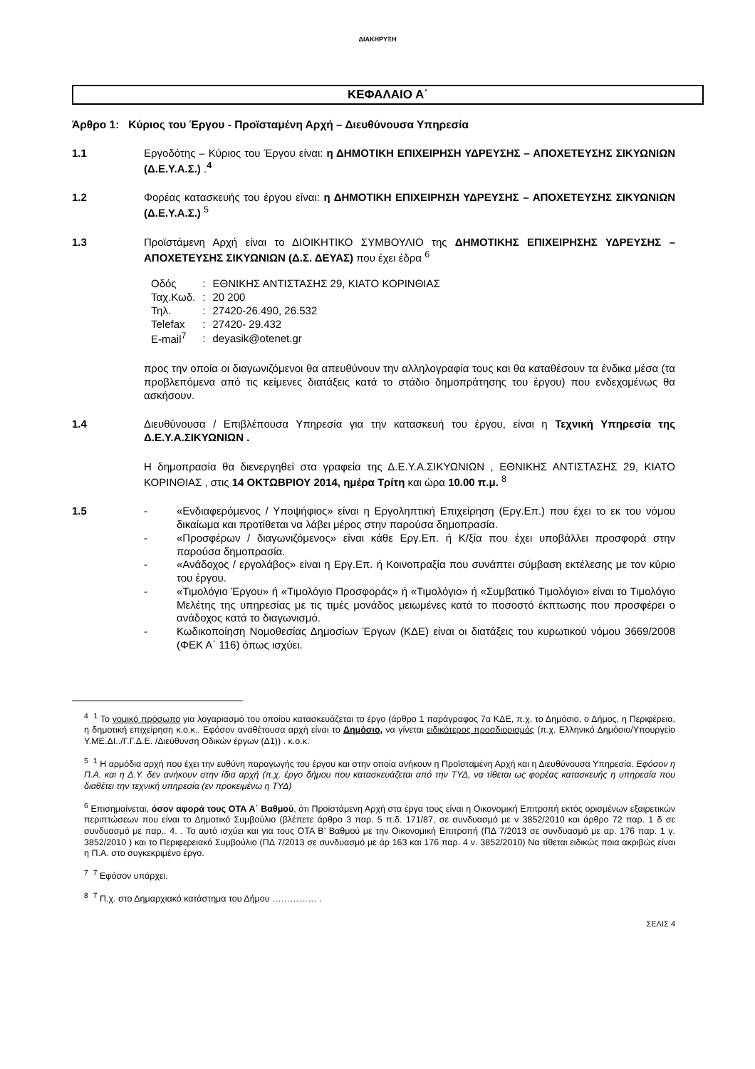ΔΙΑΚΗΡΥΞΗ
ΚΕΦΑΛΑΙΟ Α΄
Άρθρο 1: Κύριος του Έργου - Προϊσταμένη Αρχή – Διευθύνουσα Υπηρεσία
1.1 Εργοδότης – Κύριος του Έργου είναι: η ΔΗΜΟΤΙΚΗ ΕΠΙΧΕΙΡΗΣΗ ΥΔΡΕΥΣΗΣ – ΑΠΟΧΕΤΕΥΣΗΣ ΣΙΚΥΩΝΙΩΝ (Δ.Ε.Υ.Α.Σ.) .<sup>4</sup>
1.2 Φορέας κατασκευής του έργου είναι: η ΔΗΜΟΤΙΚΗ ΕΠΙΧΕΙΡΗΣΗ ΥΔΡΕΥΣΗΣ – ΑΠΟΧΕΤΕΥΣΗΣ ΣΙΚΥΩΝΙΩΝ (Δ.Ε.Υ.Α.Σ.) <sup>5</sup>
1.3 Προϊστάμενη Αρχή είναι το ΔΙΟΙΚΗΤΙΚΟ ΣΥΜΒΟΥΛΙΟ της ΔΗΜΟΤΙΚΗΣ ΕΠΙΧΕΙΡΗΣΗΣ ΥΔΡΕΥΣΗΣ – ΑΠΟΧΕΤΕΥΣΗΣ ΣΙΚΥΩΝΙΩΝ (Δ.Σ. ΔΕΥΑΣ) που έχει έδρα <sup>6</sup>
| Οδός | : | ΕΘΝΙΚΗΣ ΑΝΤΙΣΤΑΣΗΣ 29, ΚΙΑΤΟ ΚΟΡΙΝΘΙΑΣ |
| Ταχ.Κωδ. | : | 20 200 |
| Τηλ. | : | 27420-26.490, 26.532 |
| Telefax | : | 27420- 29.432 |
| E-mail<sup>7</sup> | : | deyasik@otenet.gr |
προς την οποία οι διαγωνιζόμενοι θα απευθύνουν την αλληλογραφία τους και θα καταθέσουν τα ένδικα μέσα (τα προβλεπόμενα από τις κείμενες διατάξεις κατά το στάδιο δημοπράτησης του έργου) που ενδεχομένως θα ασκήσουν.
1.4 Διευθύνουσα / Επιβλέπουσα Υπηρεσία για την κατασκευή του έργου, είναι η Τεχνική Υπηρεσία της Δ.Ε.Υ.Α.ΣΙΚΥΩΝΙΩΝ .
Η δημοπρασία θα διενεργηθεί στα γραφεία της Δ.Ε.Υ.Α.ΣΙΚΥΩΝΙΩΝ , ΕΘΝΙΚΗΣ ΑΝΤΙΣΤΑΣΗΣ 29, ΚΙΑΤΟ ΚΟΡΙΝΘΙΑΣ , στις 14 ΟΚΤΩΒΡΙΟΥ 2014, ημέρα Τρίτη και ώρα 10.00 π.μ. <sup>8</sup>
1.5 - «Ενδιαφερόμενος / Υποψήφιος» είναι η Εργοληπτική Επιχείρηση (Εργ.Επ.) που έχει το εκ του νόμου δικαίωμα και προτίθεται να λάβει μέρος στην παρούσα δημοπρασία.
- «Προσφέρων / διαγωνιζόμενος» είναι κάθε Εργ.Επ. ή Κ/ξία που έχει υποβάλλει προσφορά στην παρούσα δημοπρασία.
- «Ανάδοχος / εργολάβος» είναι η Εργ.Επ. ή Κοινοπραξία που συνάπτει σύμβαση εκτέλεσης με τον κύριο του έργου.
- «Τιμολόγιο Έργου» ή «Τιμολόγιο Προσφοράς» ή «Τιμολόγιο» ή «Συμβατικό Τιμολόγιο» είναι το Τιμολόγιο Μελέτης της υπηρεσίας με τις τιμές μονάδος μειωμένες κατά το ποσοστό έκπτωσης που προσφέρει ο ανάδοχος κατά το διαγωνισμό.
- Κωδικοποίηση Νομοθεσίας Δημοσίων Έργων (ΚΔΕ) είναι οι διατάξεις του κυρωτικού νόμου 3669/2008 (ΦΕΚ Α΄ 116) όπως ισχύει.
<sup>4</sup> <sup>1</sup> Το νομικό πρόσωπο για λογαριασμό του οποίου κατασκευάζεται το έργο (άρθρο 1 παράγραφος 7α ΚΔΕ, π.χ. το Δημόσιο, ο Δήμος, η Περιφέρεια, η δημοτική επιχείρηση κ.ο.κ.. Εφόσον αναθέτουσα αρχή είναι το Δημόσιο, να γίνεται ειδικότερος προσδιορισμός (π.χ. Ελληνικό Δημόσιο/Υπουργείο Υ.ΜΕ.ΔΙ../Γ.Γ.Δ.Ε. /Διεύθυνση Οδικών έργων (Δ1)) . κ.ο.κ.
<sup>5</sup> <sup>1</sup> Η αρμόδια αρχή που έχει την ευθύνη παραγωγής του έργου και στην οποία ανήκουν η Προϊσταμένη Αρχή και η Διευθύνουσα Υπηρεσία. Εφόσον η Π.Α. και η Δ.Υ. δεν ανήκουν στην ίδια αρχή (π.χ. έργο δήμου που κατασκευάζεται από την ΤΥΔ, να τίθεται ως φορέας κατασκευής η υπηρεσία που διαθέτει την τεχνική υπηρεσία (εν προκειμένω η ΤΥΔ)
<sup>6</sup> Επισημαίνεται, όσον αφορά τους ΟΤΑ Α΄ Βαθμού, ότι Προϊστάμενη Αρχή στα έργα τους είναι η Οικονομική Επιτροπή εκτός ορισμένων εξαιρετικών περιπτώσεων που είναι το Δημοτικό Συμβούλιο (βλέπετε άρθρο 3 παρ. 5 π.δ. 171/87, σε συνδυασμό με ν 3852/2010 και άρθρο 72 παρ. 1 δ σε συνδυασμό με παρ.. 4. . Το αυτό ισχύει και για τους ΟΤΑ Β’ Βαθμού με την Οικονομική Επιτροπή (ΠΔ 7/2013 σε συνδυασμό με αρ. 176 παρ. 1 γ. 3852/2010 ) και το Περιφερειακό Συμβούλιο (ΠΔ 7/2013 σε συνδυασμό με άρ 163 και 176 παρ. 4 ν. 3852/2010) Να τίθεται ειδικώς ποια ακριβώς είναι η Π.Α. στο συγκεκριμένο έργο.
<sup>7</sup> <sup>7</sup> Εφόσον υπάρχει.
<sup>8</sup> <sup>7</sup> Π.χ. στο Δημαρχιακό κατάστημα του Δήμου …………… .
ΣΕΛΙΣ 4